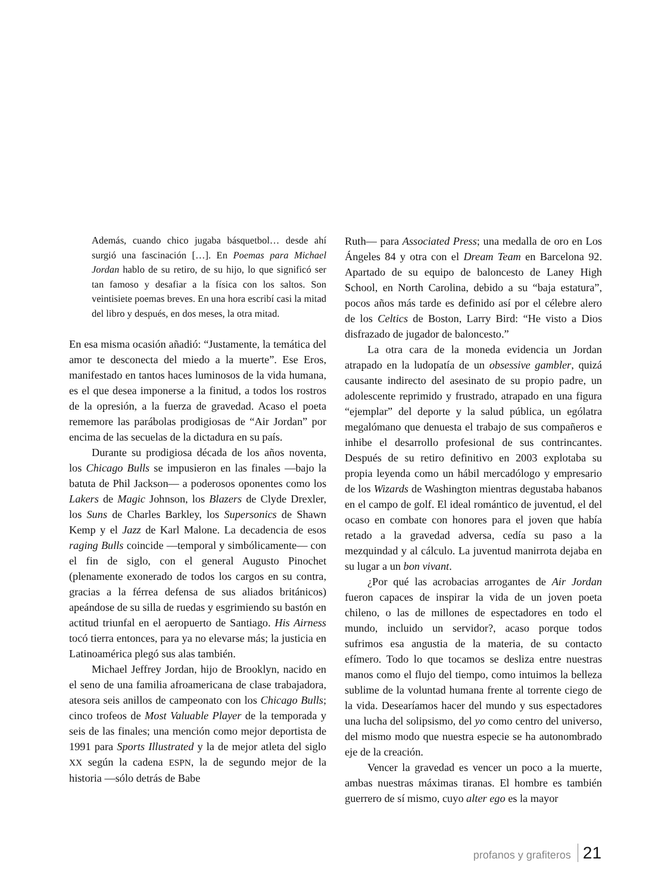Además, cuando chico jugaba básquetbol… desde ahí surgió una fascinación […]. En Poemas para Michael Jordan hablo de su retiro, de su hijo, lo que significó ser tan famoso y desafiar a la física con los saltos. Son veintisiete poemas breves. En una hora escribí casi la mitad del libro y después, en dos meses, la otra mitad.
En esa misma ocasión añadió: “Justamente, la temática del amor te desconecta del miedo a la muerte”. Ese Eros, manifestado en tantos haces luminosos de la vida humana, es el que desea imponerse a la finitud, a todos los rostros de la opresión, a la fuerza de gravedad. Acaso el poeta rememore las parábolas prodigiosas de “Air Jordan” por encima de las secuelas de la dictadura en su país.
Durante su prodigiosa década de los años noventa, los Chicago Bulls se impusieron en las finales —bajo la batuta de Phil Jackson— a poderosos oponentes como los Lakers de Magic Johnson, los Blazers de Clyde Drexler, los Suns de Charles Barkley, los Supersonics de Shawn Kemp y el Jazz de Karl Malone. La decadencia de esos raging Bulls coincide —temporal y simbólicamente— con el fin de siglo, con el general Augusto Pinochet (plenamente exonerado de todos los cargos en su contra, gracias a la férrea defensa de sus aliados británicos) apeándose de su silla de ruedas y esgrimiendo su bastón en actitud triunfal en el aeropuerto de Santiago. His Airness tocó tierra entonces, para ya no elevarse más; la justicia en Latinoamérica plegó sus alas también.
Michael Jeffrey Jordan, hijo de Brooklyn, nacido en el seno de una familia afroamericana de clase trabajadora, atesora seis anillos de campeonato con los Chicago Bulls; cinco trofeos de Most Valuable Player de la temporada y seis de las finales; una mención como mejor deportista de 1991 para Sports Illustrated y la de mejor atleta del siglo XX según la cadena ESPN, la de segundo mejor de la historia —sólo detrás de Babe
Ruth— para Associated Press; una medalla de oro en Los Ángeles 84 y otra con el Dream Team en Barcelona 92. Apartado de su equipo de baloncesto de Laney High School, en North Carolina, debido a su “baja estatura”, pocos años más tarde es definido así por el célebre alero de los Celtics de Boston, Larry Bird: “He visto a Dios disfrazado de jugador de baloncesto.”
La otra cara de la moneda evidencia un Jordan atrapado en la ludopatía de un obsessive gambler, quizá causante indirecto del asesinato de su propio padre, un adolescente reprimido y frustrado, atrapado en una figura “ejemplar” del deporte y la salud pública, un ególatra megalómano que denuesta el trabajo de sus compañeros e inhibe el desarrollo profesional de sus contrincantes. Después de su retiro definitivo en 2003 explotaba su propia leyenda como un hábil mercadólogo y empresario de los Wizards de Washington mientras degustaba habanos en el campo de golf. El ideal romántico de juventud, el del ocaso en combate con honores para el joven que había retado a la gravedad adversa, cedía su paso a la mezquindad y al cálculo. La juventud manirrota dejaba en su lugar a un bon vivant.
¿Por qué las acrobacias arrogantes de Air Jordan fueron capaces de inspirar la vida de un joven poeta chileno, o las de millones de espectadores en todo el mundo, incluido un servidor?, acaso porque todos sufrimos esa angustia de la materia, de su contacto efímero. Todo lo que tocamos se desliza entre nuestras manos como el flujo del tiempo, como intuimos la belleza sublime de la voluntad humana frente al torrente ciego de la vida. Desearíamos hacer del mundo y sus espectadores una lucha del solipsismo, del yo como centro del universo, del mismo modo que nuestra especie se ha autonombrado eje de la creación.
Vencer la gravedad es vencer un poco a la muerte, ambas nuestras máximas tiranas. El hombre es también guerrero de sí mismo, cuyo alter ego es la mayor
profanos y grafiteros 21